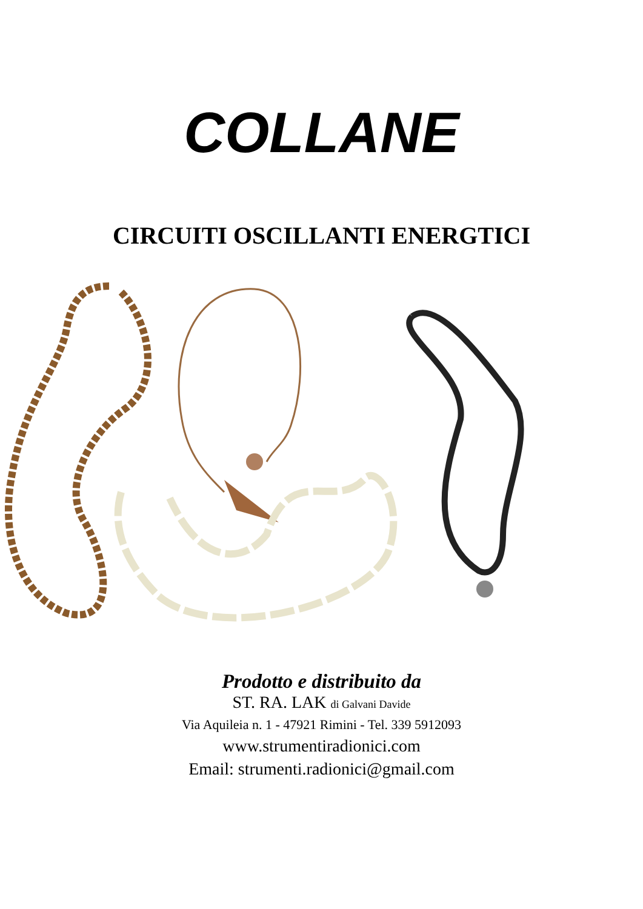COLLANE
CIRCUITI OSCILLANTI ENERGTICI
Prodotto e distribuito da
ST. RA. LAK di Galvani Davide
Via Aquileia n. 1 - 47921 Rimini - Tel. 339 5912093
www.strumentiradionici.com
Email: strumenti.radionici@gmail.com